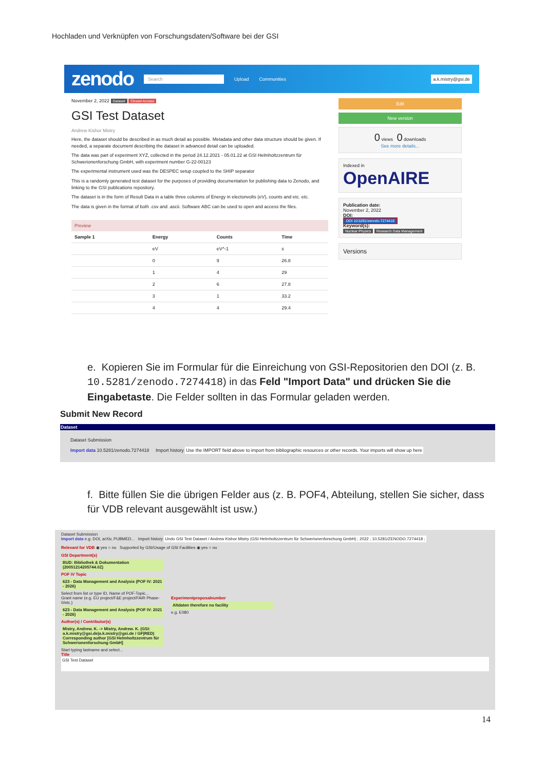Hochladen und Verknüpfen von Forschungsdaten/Software bei der GSI
zenodo Search Upload Communities a.k.mistry@gsi.de
November 2, 2022 Dataset Closed Access
GSI Test Dataset
Andrew Kishor Mistry
Here, the dataset should be described in as much detail as possible. Metadata and other data structure should be given. If needed, a separate document describing the dataset in advanced detail can be uploaded.
The data was part of experiment XYZ, collected in the period 24.12.2021 - 05.01.22 at GSI Helmholtzzentrum für Schwerionenforschung GmbH, with experiment number G-22-00123
The experimental instrument used was the DESPEC setup coupled to the SHIP separator
This is a randomly generated test dataset for the purposes of providing documentation for publishing data to Zenodo, and linking to the GSI publications repository.
The dataset is in the form of Result Data in a table three columns of Energy in electonvolts (eV), counts and etc. etc.
The data is given in the format of both .csv and .ascii. Software ABC can be used to open and access the files.
Preview
| Sample 1 | Energy | Counts | Time |
| --- | --- | --- | --- |
| | eV | eV^-1 | s |
| | 0 | 9 | 26.8 |
| | 1 | 4 | 29 |
| | 2 | 6 | 27.8 |
| | 3 | 1 | 33.2 |
| | 4 | 4 | 29.4 |
Edit
New version
0 views 0 downloads
See more details...
Indexed in
OpenAIRE
Publication date:
November 2, 2022
DOI:
DOI 10.5281/zenodo.7274418
Keyword(s):
Nuclear Physics Research Data Management
Versions
e. Kopieren Sie im Formular für die Einreichung von GSI-Repositorien den DOI (z. B. 10.5281/zenodo.7274418) in das Feld "Import Data" und drücken Sie die Eingabetaste. Die Felder sollten in das Formular geladen werden.
Submit New Record
Dataset
Dataset Submission
Import data 10.5281/zenodo.7274418 Import history Use the IMPORT field above to import from bibliographic resources or other records. Your imports will show up here
f. Bitte füllen Sie die übrigen Felder aus (z. B. POF4, Abteilung, stellen Sie sicher, dass für VDB relevant ausgewählt ist usw.)
Dataset Submission
Import data e.g. DOI, arXiv, PUBMED... Import history Undo GSI Test Dataset / Andrew Kishor Mistry (GSI Helmholtzzentrum für Schwerionenforschung GmbH) ; 2022 ; 10.5281/ZENODO.7274418 ;
Relevant for VDB ◉ yes ○ no Supported by GSI/Usage of GSI Facilities ◉ yes ○ no
GSI Department(s)
BUD: Bibliothek & Dokumentation (20051214205744.0Z)
POF IV Topic
623 - Data Management and Analysis (POF IV: 2021 - 2026)
Select from list or type ID, Name of POF-Topic...
Grant name (e.g. EU project/F&E project/FAIR Phase-0/etc.)
623 - Data Management and Analysis (POF IV: 2021 - 2026)
Experimentproposalnumber
Altdaten therefore no facility
e.g. E080
Author(s) / Contributor(s)
Mistry, Andrew. K. -> Mistry, Andrew. K. (GSI: a.k.mistry@gsi.de|a.k.mistry@gsi.de / GF|RED) Corresponding author [GSI Helmholtzzentrum für Schwerionenforschung GmbH]
Start typing lastname and select...
Title
GSI Test Dataset
14